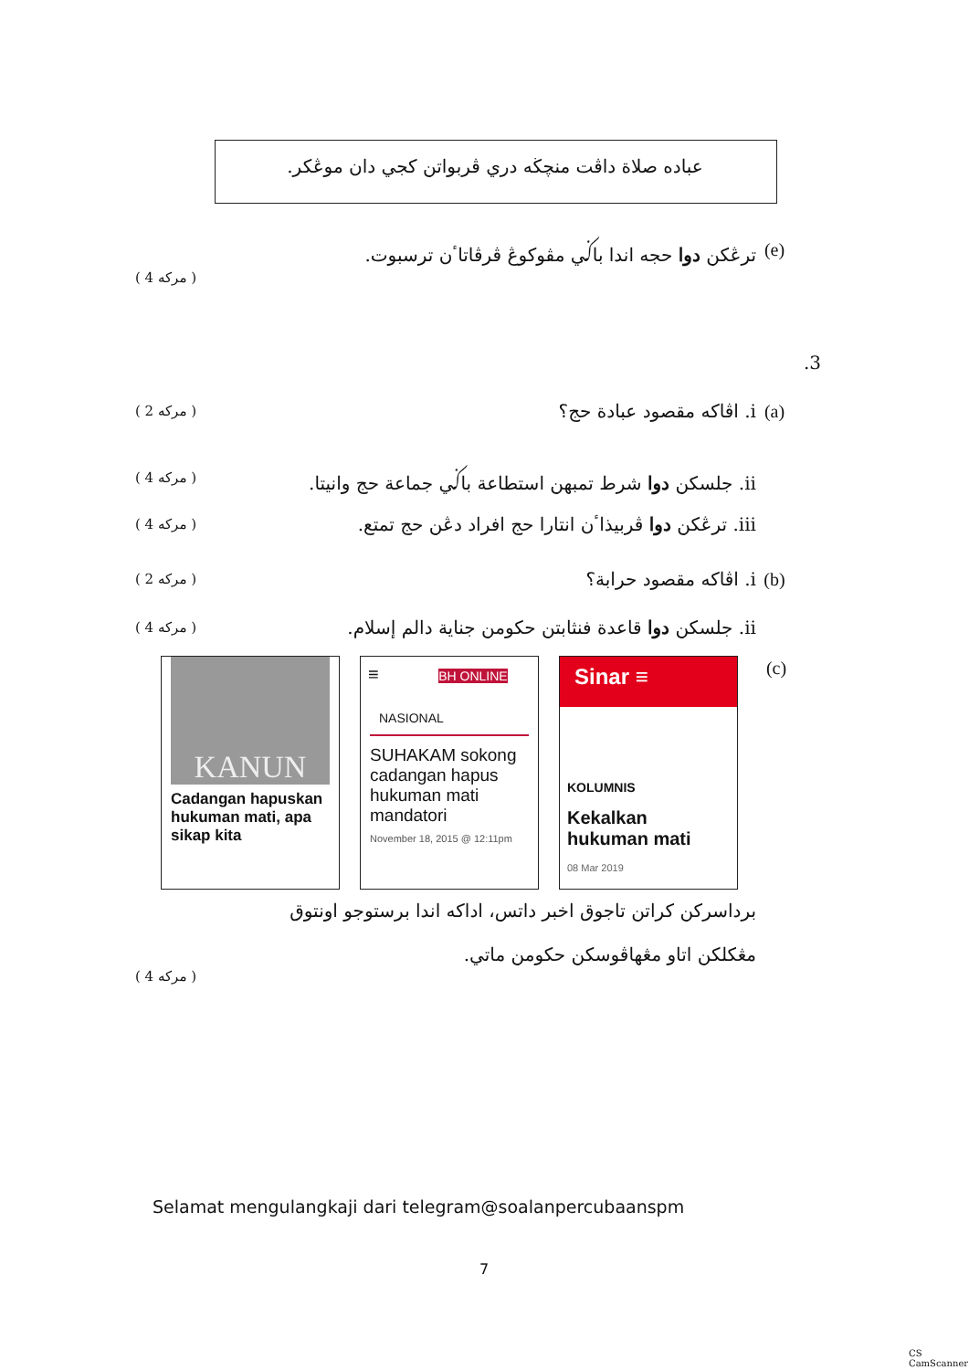عباده صلاة داڤت منچڬه دري ڤربواتن كجي دان موڠكر.
ترڠكن دوا حجه اندا باݢي مڤوكوڠ ڤرڤاتاٴن ترسبوت.
(e)
( 4 مركه )
.3
( 2 مركه )
i. اڤاكه مقصود عبادة حج؟ (a)
( 4 مركه )
ii. جلسكن دوا شرط تمبهن استطاعة باݢي جماعة حج وانيتا.
( 4 مركه )
iii. ترڠكن دوا ڤربيذاٴن انتارا حج افراد دڠن حج تمتع.
( 2 مركه )
i. اڤاكه مقصود حرابة؟ (b)
( 4 مركه )
ii. جلسكن دوا قاعدة فنثابتن حكومن جناية دالم إسلام.
(c)
KANUN
Cadangan hapuskan hukuman mati, apa sikap kita
≡ BH ONLINE
NASIONAL
SUHAKAM sokong cadangan hapus hukuman mati mandatori
November 18, 2015 @ 12:11pm
Sinar ≡
KOLUMNIS
Kekalkan hukuman mati
08 Mar 2019
برداسركن كراتن تاجوق اخبر داتس، اداكه اندا برستوجو اونتوق
مڠكلكن اتاو مڠهاڤوسكن حكومن ماتي.
( 4 مركه )
Selamat mengulangkaji dari telegram@soalanpercubaanspm
7
CS CamScanner